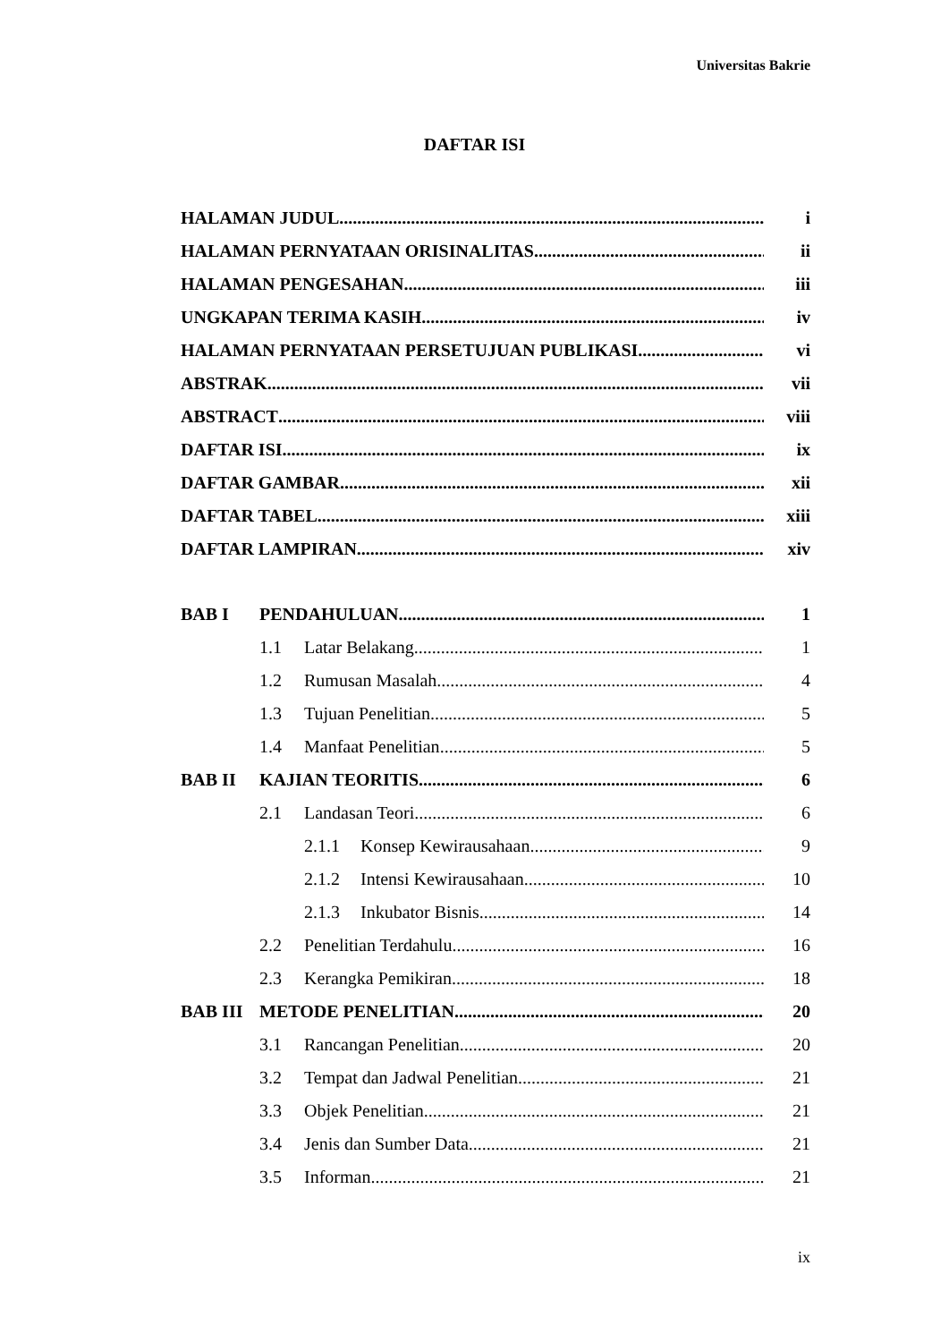Universitas Bakrie
DAFTAR ISI
HALAMAN JUDUL i
HALAMAN PERNYATAAN ORISINALITAS ii
HALAMAN PENGESAHAN iii
UNGKAPAN TERIMA KASIH iv
HALAMAN PERNYATAAN PERSETUJUAN PUBLIKASI vi
ABSTRAK vii
ABSTRACT viii
DAFTAR ISI ix
DAFTAR GAMBAR xii
DAFTAR TABEL xiii
DAFTAR LAMPIRAN xiv
BAB I PENDAHULUAN 1
1.1 Latar Belakang 1
1.2 Rumusan Masalah 4
1.3 Tujuan Penelitian 5
1.4 Manfaat Penelitian 5
BAB II KAJIAN TEORITIS 6
2.1 Landasan Teori 6
2.1.1 Konsep Kewirausahaan 9
2.1.2 Intensi Kewirausahaan 10
2.1.3 Inkubator Bisnis 14
2.2 Penelitian Terdahulu 16
2.3 Kerangka Pemikiran 18
BAB III METODE PENELITIAN 20
3.1 Rancangan Penelitian 20
3.2 Tempat dan Jadwal Penelitian 21
3.3 Objek Penelitian 21
3.4 Jenis dan Sumber Data 21
3.5 Informan 21
ix